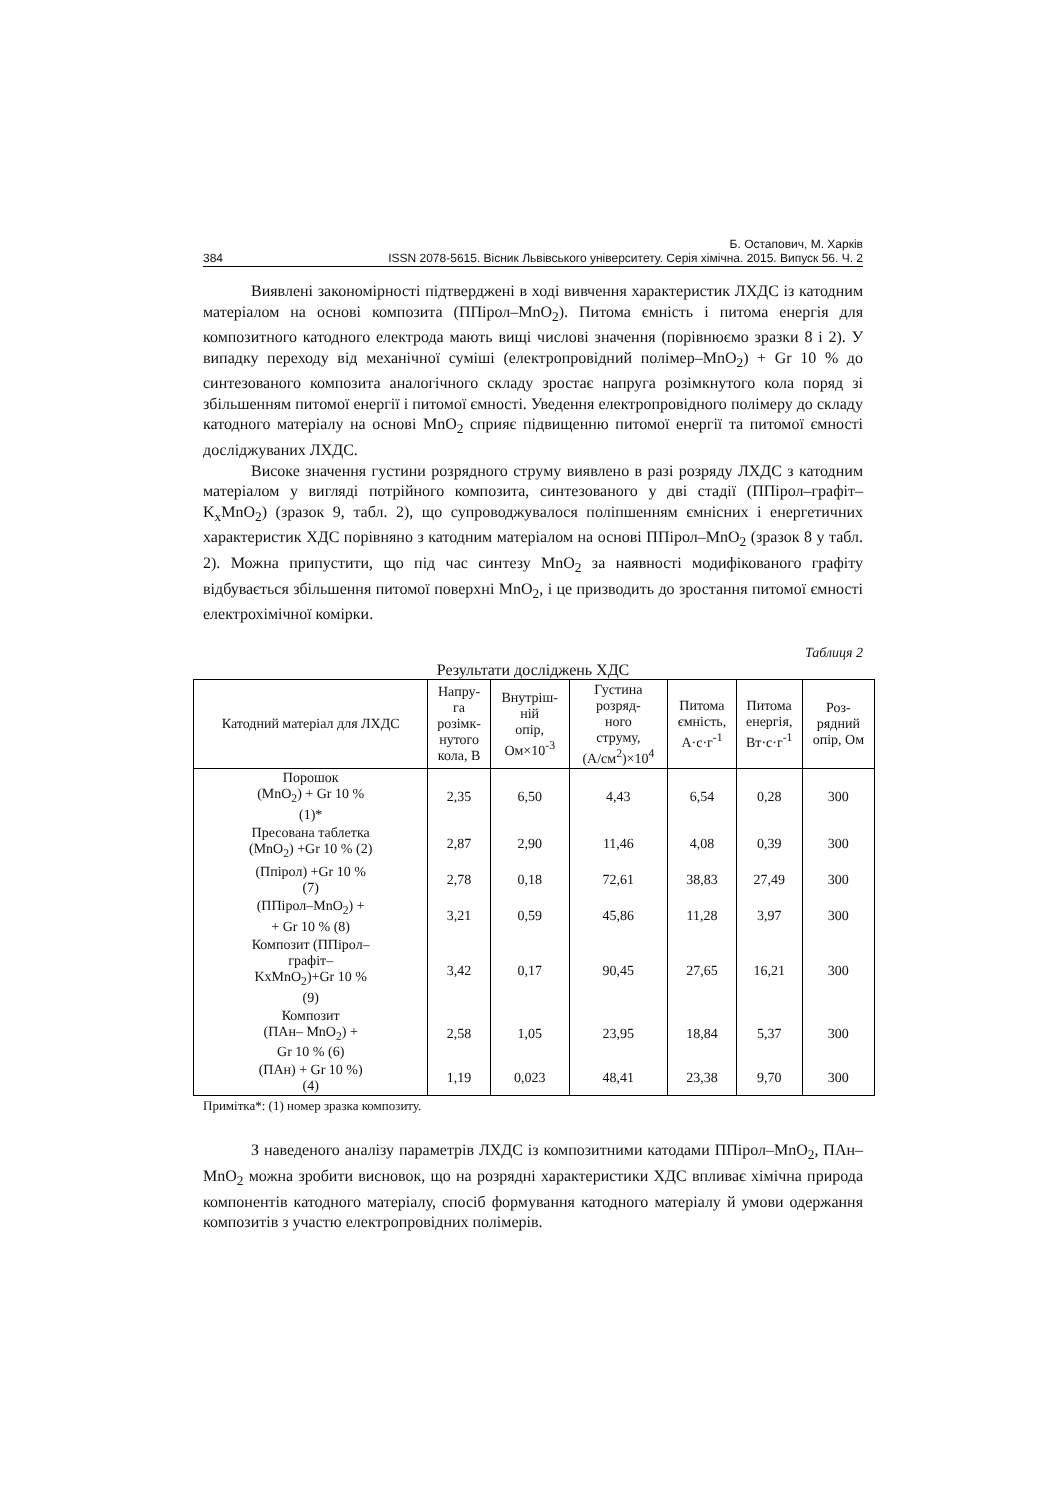Б. Остапович, М. Харків
384 ISSN 2078-5615. Вісник Львівського університету. Серія хімічна. 2015. Випуск 56. Ч. 2
Виявлені закономірності підтверджені в ході вивчення характеристик ЛХДС із катодним матеріалом на основі композита (ППірол–MnO<sub>2</sub>). Питома ємність і питома енергія для композитного катодного електрода мають вищі числові значення (порівнюємо зразки 8 і 2). У випадку переходу від механічної суміші (електропровідний полімер–MnO<sub>2</sub>) + Gr 10 % до синтезованого композита аналогічного складу зростає напруга розімкнутого кола поряд зі збільшенням питомої енергії і питомої ємності. Уведення електропровідного полімеру до складу катодного матеріалу на основі MnO<sub>2</sub> сприяє підвищенню питомої енергії та питомої ємності досліджуваних ЛХДС.
Високе значення густини розрядного струму виявлено в разі розряду ЛХДС з катодним матеріалом у вигляді потрійного композита, синтезованого у дві стадії (ППірол–графіт–K<sub>x</sub>MnO<sub>2</sub>) (зразок 9, табл. 2), що супроводжувалося поліпшенням ємнісних і енергетичних характеристик ХДС порівняно з катодним матеріалом на основі ППірол–MnO<sub>2</sub> (зразок 8 у табл. 2). Можна припустити, що під час синтезу MnO<sub>2</sub> за наявності модифікованого графіту відбувається збільшення питомої поверхні MnO<sub>2</sub>, і це призводить до зростання питомої ємності електрохімічної комірки.
Таблиця 2
Результати досліджень ХДС
| Катодний матеріал для ЛХДС | Напру- га розімк- нутого кола, В | Внутріш- ній опір, Ом×10<sup>-3</sup> | Густина розряд- ного струму, (А/см<sup>2</sup>)×10<sup>4</sup> | Питома ємність, А·с·г<sup>-1</sup> | Питома енергія, Вт·с·г<sup>-1</sup> | Роз- рядний опір, Ом |
| --- | --- | --- | --- | --- | --- | --- |
| Порошок (MnO<sub>2</sub>) + Gr 10 % (1)* | 2,35 | 6,50 | 4,43 | 6,54 | 0,28 | 300 |
| Пресована таблетка (MnO<sub>2</sub>) +Gr 10 % (2) | 2,87 | 2,90 | 11,46 | 4,08 | 0,39 | 300 |
| (Ппірол) +Gr 10 % (7) | 2,78 | 0,18 | 72,61 | 38,83 | 27,49 | 300 |
| (ППірол–MnO<sub>2</sub>) + + Gr 10 % (8) | 3,21 | 0,59 | 45,86 | 11,28 | 3,97 | 300 |
| Композит (ППірол– графіт– KxMnO<sub>2</sub>)+Gr 10 % (9) | 3,42 | 0,17 | 90,45 | 27,65 | 16,21 | 300 |
| Композит (ПАн– MnO<sub>2</sub>) + Gr 10 % (6) | 2,58 | 1,05 | 23,95 | 18,84 | 5,37 | 300 |
| (ПАн) + Gr 10 %) (4) | 1,19 | 0,023 | 48,41 | 23,38 | 9,70 | 300 |
Примітка*: (1) номер зразка композиту.
З наведеного аналізу параметрів ЛХДС із композитними катодами ППірол–MnO<sub>2</sub>, ПАн–MnO<sub>2</sub> можна зробити висновок, що на розрядні характеристики ХДС впливає хімічна природа компонентів катодного матеріалу, спосіб формування катодного матеріалу й умови одержання композитів з участю електропровідних полімерів.